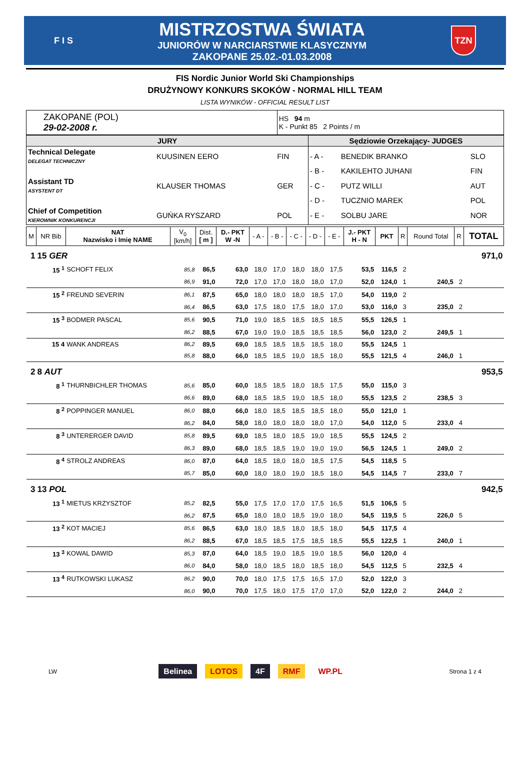F I S
MISTRZOSTWA ŚWIATA
JUNIORÓW W NARCIARSTWIE KLASYCZNYM
ZAKOPANE 25.02.-01.03.2008
TZN
FIS Nordic Junior World Ski Championships
DRUŻYNOWY KONKURS SKOKÓW - NORMAL HILL TEAM
LISTA WYNIKÓW - OFFICIAL RESULT LIST
| ZAKOPANE (POL) 29-02-2008 r. | HS 94 m K - Punkt 85 2 Points / m |
| JURY | | | Sędziowie Orzekający- JUDGES | | |
| Technical Delegate DELEGAT TECHNICZNY | KUUSINEN EERO | FIN | - A - | BENEDIK BRANKO | SLO |
| | | | - B - | KAKILEHTO JUHANI | FIN |
| Assistant TD ASYSTENT DT | KLAUSER THOMAS | GER | - C - | PUTZ WILLI | AUT |
| | | | - D - | TUCZNIO MAREK | POL |
| Chief of Competition KIEROWNIK KONKURENCJI | GUŃKA RYSZARD | POL | - E - | SOLBU JARE | NOR |
| M | NR Bib | NAT Nazwisko i Imię NAME | V<sub>0</sub> [km/h] | Dist. [ m ] | D.- PKT W -N | - A - | - B - | - C - | - D - | - E - | J.- PKT H - N | PKT | R | Round Total | R | TOTAL |
| --- | --- | --- | --- | --- | --- | --- | --- | --- | --- | --- | --- | --- | --- | --- | --- | --- |
| 1 | 15 GER | | | | | | | | | | | | | | | 971,0 |
| | 15 <sup>1</sup> | SCHOFT FELIX | 85,8 | 86,5 | 63,0 | 18,0 | 17,0 | 18,0 | 18,0 | 17,5 | 53,5 | 116,5 | 2 | | | |
| | | | 86,9 | 91,0 | 72,0 | 17,0 | 17,0 | 18,0 | 18,0 | 17,0 | 52,0 | 124,0 | 1 | 240,5 | 2 | |
| | 15 <sup>2</sup> | FREUND SEVERIN | 86,1 | 87,5 | 65,0 | 18,0 | 18,0 | 18,0 | 18,5 | 17,0 | 54,0 | 119,0 | 2 | | | |
| | | | 86,4 | 86,5 | 63,0 | 17,5 | 18,0 | 17,5 | 18,0 | 17,0 | 53,0 | 116,0 | 3 | 235,0 | 2 | |
| | 15 <sup>3</sup> | BODMER PASCAL | 85,6 | 90,5 | 71,0 | 19,0 | 18,5 | 18,5 | 18,5 | 18,5 | 55,5 | 126,5 | 1 | | | |
| | | | 86,2 | 88,5 | 67,0 | 19,0 | 19,0 | 18,5 | 18,5 | 18,5 | 56,0 | 123,0 | 2 | 249,5 | 1 | |
| | 15 4 | WANK ANDREAS | 86,2 | 89,5 | 69,0 | 18,5 | 18,5 | 18,5 | 18,5 | 18,0 | 55,5 | 124,5 | 1 | | | |
| | | | 85,8 | 88,0 | 66,0 | 18,5 | 18,5 | 19,0 | 18,5 | 18,0 | 55,5 | 121,5 | 4 | 246,0 | 1 | |
| 2 | 8 AUT | | | | | | | | | | | | | | | 953,5 |
| | 8 <sup>1</sup> | THURNBICHLER THOMAS | 85,6 | 85,0 | 60,0 | 18,5 | 18,5 | 18,0 | 18,5 | 17,5 | 55,0 | 115,0 | 3 | | | |
| | | | 86,6 | 89,0 | 68,0 | 18,5 | 18,5 | 19,0 | 18,5 | 18,0 | 55,5 | 123,5 | 2 | 238,5 | 3 | |
| | 8 <sup>2</sup> | POPPINGER MANUEL | 86,0 | 88,0 | 66,0 | 18,0 | 18,5 | 18,5 | 18,5 | 18,0 | 55,0 | 121,0 | 1 | | | |
| | | | 86,2 | 84,0 | 58,0 | 18,0 | 18,0 | 18,0 | 18,0 | 17,0 | 54,0 | 112,0 | 5 | 233,0 | 4 | |
| | 8 <sup>3</sup> | UNTERERGER DAVID | 85,8 | 89,5 | 69,0 | 18,5 | 18,0 | 18,5 | 19,0 | 18,5 | 55,5 | 124,5 | 2 | | | |
| | | | 86,3 | 89,0 | 68,0 | 18,5 | 18,5 | 19,0 | 19,0 | 19,0 | 56,5 | 124,5 | 1 | 249,0 | 2 | |
| | 8 <sup>4</sup> | STROLZ ANDREAS | 86,0 | 87,0 | 64,0 | 18,5 | 18,0 | 18,0 | 18,5 | 17,5 | 54,5 | 118,5 | 5 | | | |
| | | | 85,7 | 85,0 | 60,0 | 18,0 | 18,0 | 19,0 | 18,5 | 18,0 | 54,5 | 114,5 | 7 | 233,0 | 7 | |
| 3 | 13 POL | | | | | | | | | | | | | | | 942,5 |
| | 13 <sup>1</sup> | MIETUS KRZYSZTOF | 85,2 | 82,5 | 55,0 | 17,5 | 17,0 | 17,0 | 17,5 | 16,5 | 51,5 | 106,5 | 5 | | | |
| | | | 86,2 | 87,5 | 65,0 | 18,0 | 18,0 | 18,5 | 19,0 | 18,0 | 54,5 | 119,5 | 5 | 226,0 | 5 | |
| | 13 <sup>2</sup> | KOT MACIEJ | 85,6 | 86,5 | 63,0 | 18,0 | 18,5 | 18,0 | 18,5 | 18,0 | 54,5 | 117,5 | 4 | | | |
| | | | 86,2 | 88,5 | 67,0 | 18,5 | 18,5 | 17,5 | 18,5 | 18,5 | 55,5 | 122,5 | 1 | 240,0 | 1 | |
| | 13 <sup>3</sup> | KOWAL DAWID | 85,3 | 87,0 | 64,0 | 18,5 | 19,0 | 18,5 | 19,0 | 18,5 | 56,0 | 120,0 | 4 | | | |
| | | | 86,0 | 84,0 | 58,0 | 18,0 | 18,5 | 18,0 | 18,5 | 18,0 | 54,5 | 112,5 | 5 | 232,5 | 4 | |
| | 13 <sup>4</sup> | RUTKOWSKI LUKASZ | 86,2 | 90,0 | 70,0 | 18,0 | 17,5 | 17,5 | 16,5 | 17,0 | 52,0 | 122,0 | 3 | | | |
| | | | 86,0 | 90,0 | 70,0 | 17,5 | 18,0 | 17,5 | 17,0 | 17,0 | 52,0 | 122,0 | 2 | 244,0 | 2 | |
LW
Belinea LOTOS 4F RMF WP.PL
Strona 1 z 4